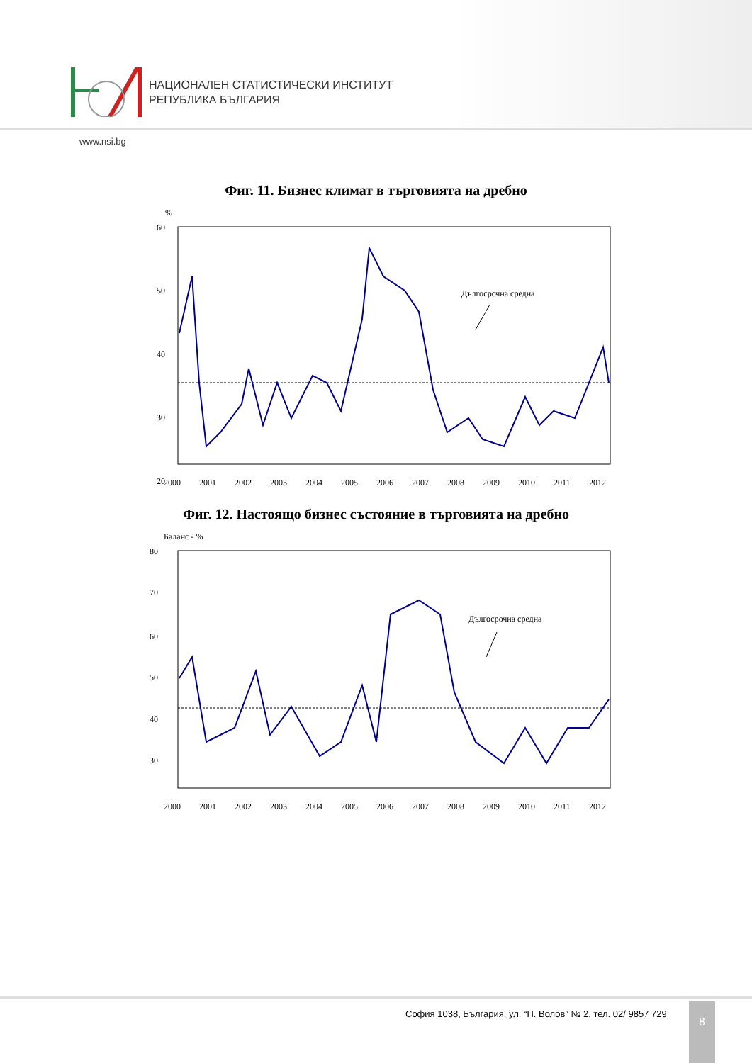НАЦИОНАЛЕН СТАТИСТИЧЕСКИ ИНСТИТУТ
РЕПУБЛИКА БЪЛГАРИЯ
www.nsi.bg
Фиг. 11. Бизнес климат в търговията на дребно
%
60
50
40
30
20
Дългосрочна средна
2000
2001
2002
2003
2004
2005
2006
2007
2008
2009
2010
2011
2012
Фиг. 12. Настоящо бизнес състояние в търговията на дребно
Баланс - %
80
70
60
50
40
30
Дългосрочна средна
2000
2001
2002
2003
2004
2005
2006
2007
2008
2009
2010
2011
2012
София 1038, България, ул. “П. Волов” № 2, тел. 02/ 9857 729
8